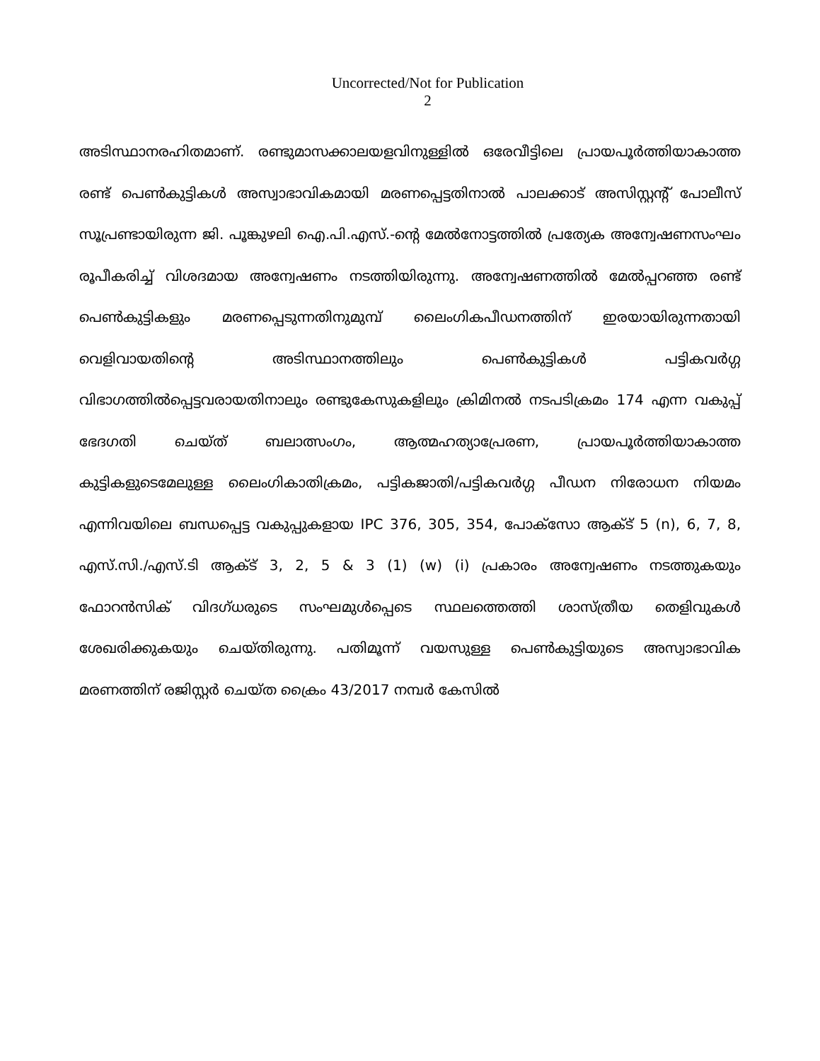Uncorrected/Not for Publication
2
അടിസ്ഥാനരഹിതമാണ്. രണ്ടുമാസക്കാലയളവിനുള്ളിൽ ഒരേവീട്ടിലെ പ്രായപൂർത്തിയാകാത്ത രണ്ട് പെൺകുട്ടികൾ അസ്വാഭാവികമായി മരണപ്പെട്ടതിനാൽ പാലക്കാട് അസിസ്റ്റന്റ് പോലീസ് സൂപ്രണ്ടായിരുന്ന ജി. പൂങ്കുഴലി ഐ.പി.എസ്.-ന്റെ മേൽനോട്ടത്തിൽ പ്രത്യേക അന്വേഷണസംഘം രൂപീകരിച്ച് വിശദമായ അന്വേഷണം നടത്തിയിരുന്നു. അന്വേഷണത്തിൽ മേൽപ്പറഞ്ഞ രണ്ട് പെൺകുട്ടികളും മരണപ്പെടുന്നതിനുമുമ്പ് ലൈംഗികപീഡനത്തിന് ഇരയായിരുന്നതായി വെളിവായതിന്റെ അടിസ്ഥാനത്തിലും പെൺകുട്ടികൾ പട്ടികവർഗ്ഗ വിഭാഗത്തിൽപ്പെട്ടവരായതിനാലും രണ്ടുകേസുകളിലും ക്രിമിനൽ നടപടിക്രമം 174 എന്ന വകുപ്പ് ഭേദഗതി ചെയ്ത് ബലാത്സംഗം, ആത്മഹത്യാപ്രേരണ, പ്രായപൂർത്തിയാകാത്ത കുട്ടികളുടെമേലുള്ള ലൈംഗികാതിക്രമം, പട്ടികജാതി/പട്ടികവർഗ്ഗ പീഡന നിരോധന നിയമം എന്നിവയിലെ ബന്ധപ്പെട്ട വകുപ്പുകളായ IPC 376, 305, 354, പോക്സോ ആക്ട് 5 (n), 6, 7, 8, എസ്.സി./എസ്.ടി ആക്ട് 3, 2, 5 & 3 (1) (w) (i) പ്രകാരം അന്വേഷണം നടത്തുകയും ഫോറൻസിക് വിദഗ്ധരുടെ സംഘമുൾപ്പെടെ സ്ഥലത്തെത്തി ശാസ്ത്രീയ തെളിവുകൾ ശേഖരിക്കുകയും ചെയ്തിരുന്നു. പതിമൂന്ന് വയസുള്ള പെൺകുട്ടിയുടെ അസ്വാഭാവിക മരണത്തിന് രജിസ്റ്റർ ചെയ്ത ക്രൈം 43/2017 നമ്പർ കേസിൽ